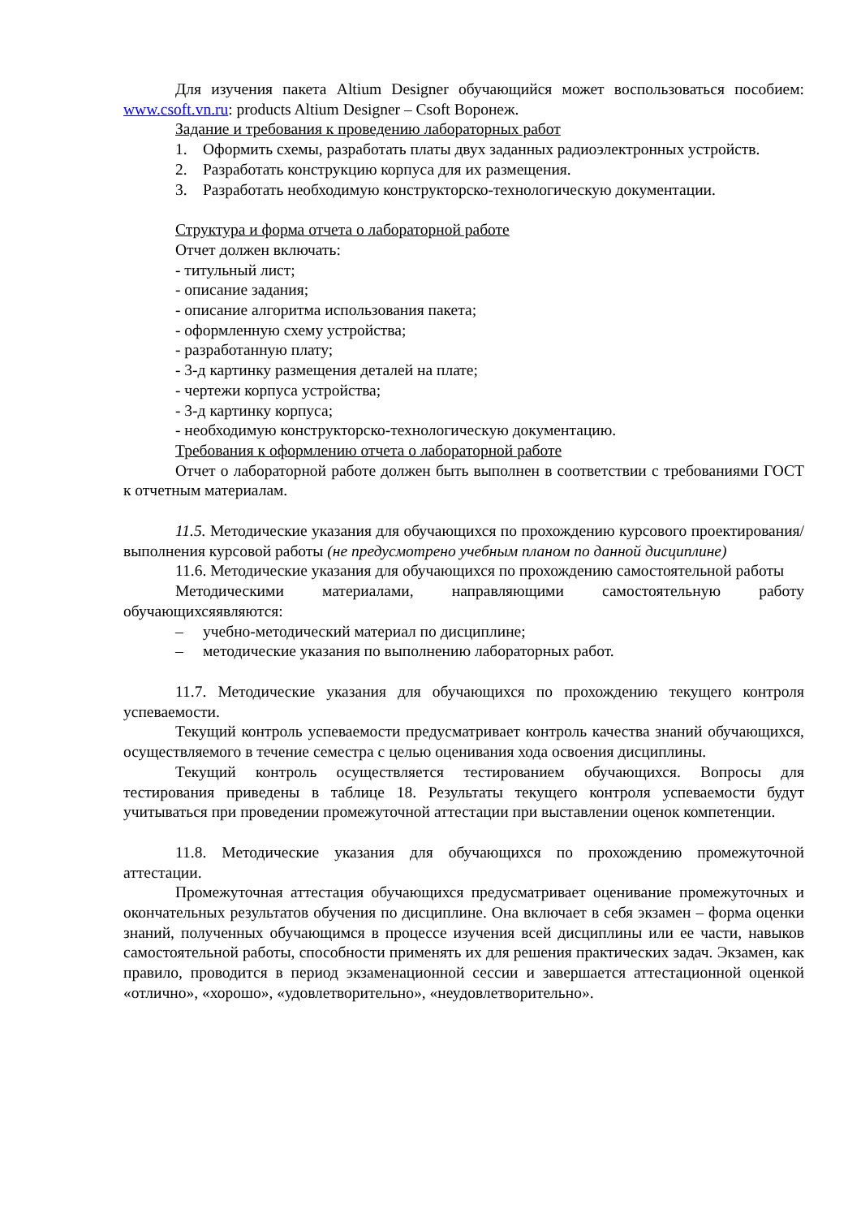Для изучения пакета Altium Designer обучающийся может воспользоваться пособием: www.csoft.vn.ru: products Altium Designer – Csoft Воронеж.
Задание и требования к проведению лабораторных работ
1. Оформить схемы, разработать платы двух заданных радиоэлектронных устройств.
2. Разработать конструкцию корпуса для их размещения.
3. Разработать необходимую конструкторско-технологическую документации.
Структура и форма отчета о лабораторной работе
Отчет должен включать:
- титульный лист;
- описание задания;
- описание алгоритма использования пакета;
- оформленную схему устройства;
- разработанную плату;
- 3-д картинку размещения деталей на плате;
- чертежи корпуса устройства;
- 3-д картинку корпуса;
- необходимую конструкторско-технологическую документацию.
Требования к оформлению отчета о лабораторной работе
Отчет о лабораторной работе должен быть выполнен в соответствии с требованиями ГОСТ к отчетным материалам.
11.5. Методические указания для обучающихся по прохождению курсового проектирования/выполнения курсовой работы (не предусмотрено учебным планом по данной дисциплине)
11.6. Методические указания для обучающихся по прохождению самостоятельной работы
Методическими материалами, направляющими самостоятельную работу обучающихсяявляются:
– учебно-методический материал по дисциплине;
– методические указания по выполнению лабораторных работ.
11.7. Методические указания для обучающихся по прохождению текущего контроля успеваемости.
Текущий контроль успеваемости предусматривает контроль качества знаний обучающихся, осуществляемого в течение семестра с целью оценивания хода освоения дисциплины.
Текущий контроль осуществляется тестированием обучающихся. Вопросы для тестирования приведены в таблице 18. Результаты текущего контроля успеваемости будут учитываться при проведении промежуточной аттестации при выставлении оценок компетенции.
11.8. Методические указания для обучающихся по прохождению промежуточной аттестации.
Промежуточная аттестация обучающихся предусматривает оценивание промежуточных и окончательных результатов обучения по дисциплине. Она включает в себя экзамен – форма оценки знаний, полученных обучающимся в процессе изучения всей дисциплины или ее части, навыков самостоятельной работы, способности применять их для решения практических задач. Экзамен, как правило, проводится в период экзаменационной сессии и завершается аттестационной оценкой «отлично», «хорошо», «удовлетворительно», «неудовлетворительно».